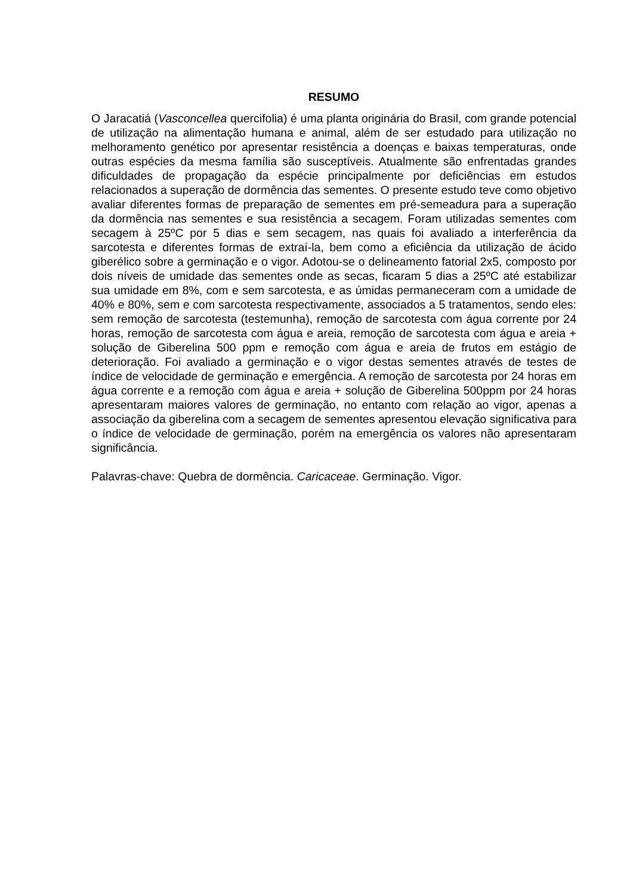RESUMO
O Jaracatiá (Vasconcellea quercifolia) é uma planta originária do Brasil, com grande potencial de utilização na alimentação humana e animal, além de ser estudado para utilização no melhoramento genético por apresentar resistência a doenças e baixas temperaturas, onde outras espécies da mesma família são susceptíveis. Atualmente são enfrentadas grandes dificuldades de propagação da espécie principalmente por deficiências em estudos relacionados a superação de dormência das sementes. O presente estudo teve como objetivo avaliar diferentes formas de preparação de sementes em pré-semeadura para a superação da dormência nas sementes e sua resistência a secagem. Foram utilizadas sementes com secagem à 25ºC por 5 dias e sem secagem, nas quais foi avaliado a interferência da sarcotesta e diferentes formas de extraí-la, bem como a eficiência da utilização de ácido giberélico sobre a germinação e o vigor. Adotou-se o delineamento fatorial 2x5, composto por dois níveis de umidade das sementes onde as secas, ficaram 5 dias a 25ºC até estabilizar sua umidade em 8%, com e sem sarcotesta, e as úmidas permaneceram com a umidade de 40% e 80%, sem e com sarcotesta respectivamente, associados a 5 tratamentos, sendo eles: sem remoção de sarcotesta (testemunha), remoção de sarcotesta com água corrente por 24 horas, remoção de sarcotesta com água e areia, remoção de sarcotesta com água e areia + solução de Giberelina 500 ppm e remoção com água e areia de frutos em estágio de deterioração. Foi avaliado a germinação e o vigor destas sementes através de testes de índice de velocidade de germinação e emergência. A remoção de sarcotesta por 24 horas em água corrente e a remoção com água e areia + solução de Giberelina 500ppm por 24 horas apresentaram maiores valores de germinação, no entanto com relação ao vigor, apenas a associação da giberelina com a secagem de sementes apresentou elevação significativa para o índice de velocidade de germinação, porém na emergência os valores não apresentaram significância.
Palavras-chave: Quebra de dormência. Caricaceae. Germinação. Vigor.